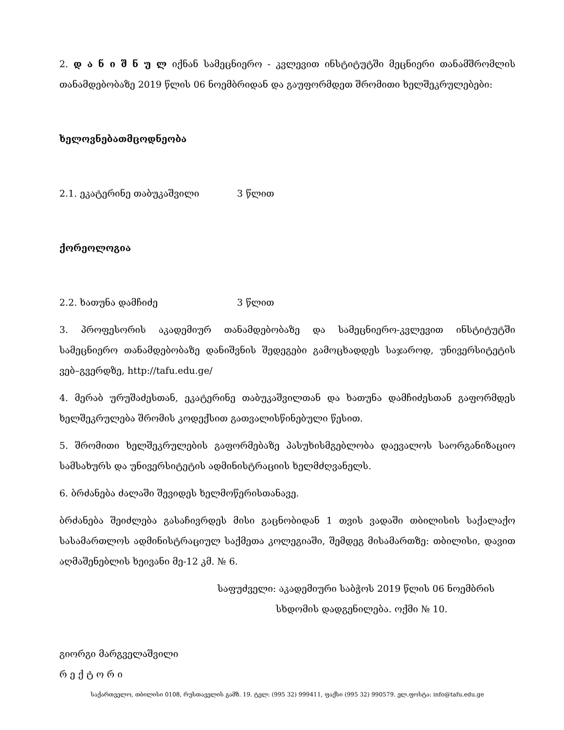2. დ ა ნ ი შ ნ უ ლ იქნან სამეცნიერო - კვლევით ინსტიტუტში მეცნიერი თანამშრომლის თანამდებობაზე 2019 წლის 06 ნოემბრიდან და გაუფორმდეთ შრომითი ხელშეკრულებები:
ხელოვნებათმცოდნეობა
2.1. ეკატერინე თაბუკაშვილი 3 წლით
ქორეოლოგია
2.2. ხათუნა დამჩიძე 3 წლით
3. პროფესორის აკადემიურ თანამდებობაზე და სამეცნიერო-კვლევით ინსტიტუტში სამეცნიერო თანამდებობაზე დანიშვნის შედეგები გამოცხადდეს საჯაროდ, უნივერსიტეტის ვებ–გვერდზე, http://tafu.edu.ge/
4. მერაბ ურუშაძესთან, ეკატერინე თაბუკაშვილთან და ხათუნა დამჩიძესთან გაფორმდეს ხელშეკრულება შრომის კოდექსით გათვალისწინებული წესით.
5. შრომითი ხელშეკრულების გაფორმებაზე პასუხისმგებლობა დაევალოს საორგანიზაციო სამსახურს და უნივერსიტეტის ადმინისტრაციის ხელმძღვანელს.
6. ბრძანება ძალაში შევიდეს ხელმოწერისთანავე.
ბრძანება შეიძლება გასაჩივრდეს მისი გაცნობიდან 1 თვის ვადაში თბილისის საქალაქო სასამართლოს ადმინისტრაციულ საქმეთა კოლეგიაში, შემდეგ მისამართზე: თბილისი, დავით აღმაშენებლის ხეივანი მე-12 კმ. № 6.
საფუძველი: აკადემიური საბჭოს 2019 წლის 06 ნოემბრის
სხდომის დადგენილება. ოქმი № 10.
გიორგი მარგველაშვილი
რ ე ქ ტ ო რ ი
საქართველო, თბილისი 0108, რუსთაველის გამზ. 19. ტელ: (995 32) 999411, ფაქსი (995 32) 990579. ელ.ფოსტა: info@tafu.edu.ge